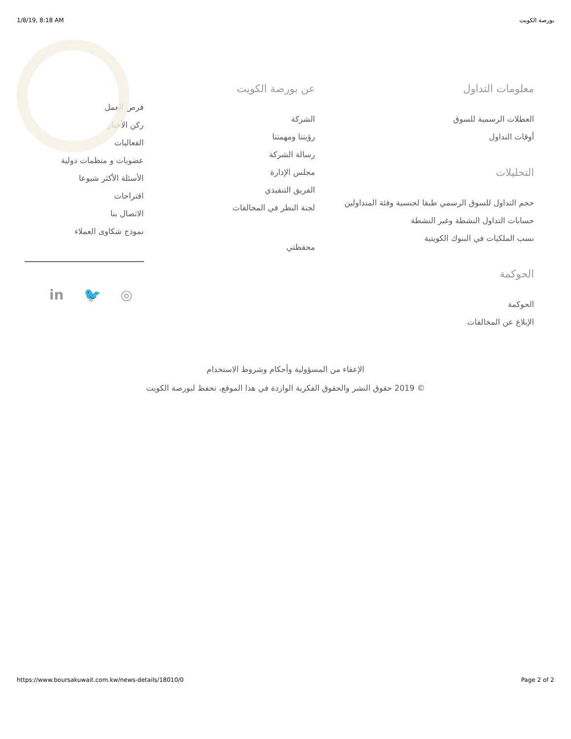1/8/19, 8:18 AM بورصة الكويت
معلومات التداول
العطلات الرسمية للسوق
أوقات التداول
التحليلات
حجم التداول للسوق الرسمي طبقا لجنسية وفئة المتداولين
حسابات التداول النشطة وغير النشطة
نسب الملكيات في البنوك الكويتية
الحوكمة
الحوكمة
الإبلاغ عن المخالفات
عن بورصة الكويت
الشركة
رؤيتنا ومهمتنا
رسالة الشركة
مجلس الإدارة
الفريق التنفيذي
لجنة النظر في المخالفات
محفظتي
فرص العمل
ركن الأخبار
الفعاليات
عضويات و منظمات دولية
الأسئلة الأكثر شيوعا
اقتراحات
الاتصال بنا
نموذج شكاوى العملاء
in 🐦 ◎
الإعفاء من المسؤولية وأحكام وشروط الاستخدام
© 2019 حقوق النشر والحقوق الفكرية الواردة في هذا الموقع، تحفظ لبورصة الكويت
https://www.boursakuwait.com.kw/news-details/18010/0 Page 2 of 2